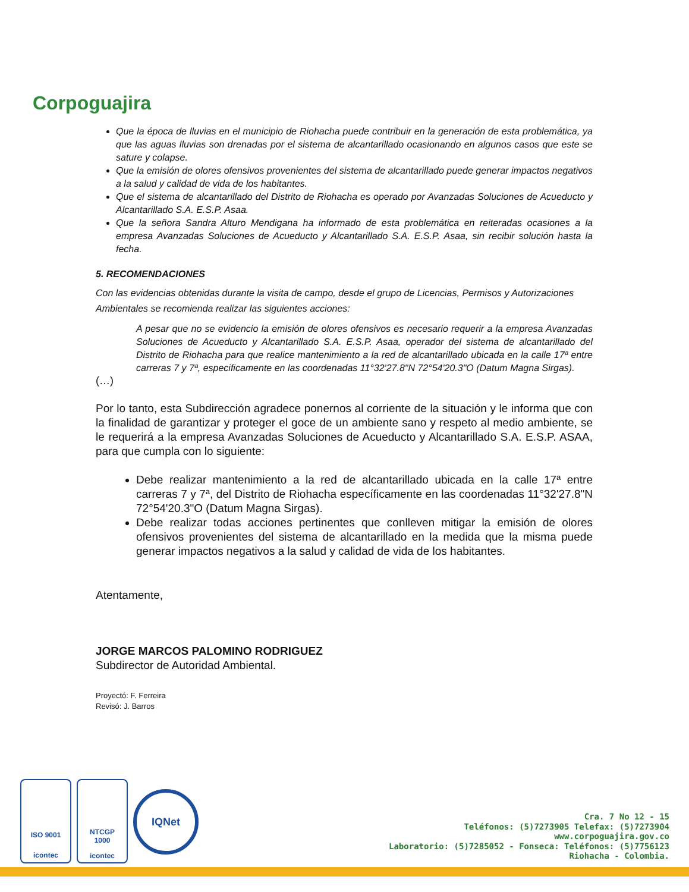Corpoguajira
Que la época de lluvias en el municipio de Riohacha puede contribuir en la generación de esta problemática, ya que las aguas lluvias son drenadas por el sistema de alcantarillado ocasionando en algunos casos que este se sature y colapse.
Que la emisión de olores ofensivos provenientes del sistema de alcantarillado puede generar impactos negativos a la salud y calidad de vida de los habitantes.
Que el sistema de alcantarillado del Distrito de Riohacha es operado por Avanzadas Soluciones de Acueducto y Alcantarillado S.A. E.S.P. Asaa.
Que la señora Sandra Alturo Mendigana ha informado de esta problemática en reiteradas ocasiones a la empresa Avanzadas Soluciones de Acueducto y Alcantarillado S.A. E.S.P. Asaa, sin recibir solución hasta la fecha.
5. RECOMENDACIONES
Con las evidencias obtenidas durante la visita de campo, desde el grupo de Licencias, Permisos y Autorizaciones Ambientales se recomienda realizar las siguientes acciones:
A pesar que no se evidencio la emisión de olores ofensivos es necesario requerir a la empresa Avanzadas Soluciones de Acueducto y Alcantarillado S.A. E.S.P. Asaa, operador del sistema de alcantarillado del Distrito de Riohacha para que realice mantenimiento a la red de alcantarillado ubicada en la calle 17ª entre carreras 7 y 7ª, especificamente en las coordenadas 11°32'27.8"N 72°54'20.3"O (Datum Magna Sirgas).
(…)
Por lo tanto, esta Subdirección agradece ponernos al corriente de la situación y le informa que con la finalidad de garantizar y proteger el goce de un ambiente sano y respeto al medio ambiente, se le requerirá a la empresa Avanzadas Soluciones de Acueducto y Alcantarillado S.A. E.S.P. ASAA, para que cumpla con lo siguiente:
Debe realizar mantenimiento a la red de alcantarillado ubicada en la calle 17ª entre carreras 7 y 7ª, del Distrito de Riohacha específicamente en las coordenadas 11°32'27.8"N 72°54'20.3"O (Datum Magna Sirgas).
Debe realizar todas acciones pertinentes que conlleven mitigar la emisión de olores ofensivos provenientes del sistema de alcantarillado en la medida que la misma puede generar impactos negativos a la salud y calidad de vida de los habitantes.
Atentamente,
JORGE MARCOS PALOMINO RODRIGUEZ
Subdirector de Autoridad Ambiental.
Proyectó: F. Ferreira
Revisó: J. Barros
ISO 9001
icontec
NTCGP
1000
icontec
IQNet
Cra. 7 No 12 - 15
Teléfonos: (5)7273905 Telefax: (5)7273904
www.corpoguajira.gov.co
Laboratorio: (5)7285052 - Fonseca: Teléfonos: (5)7756123
Riohacha - Colombia.